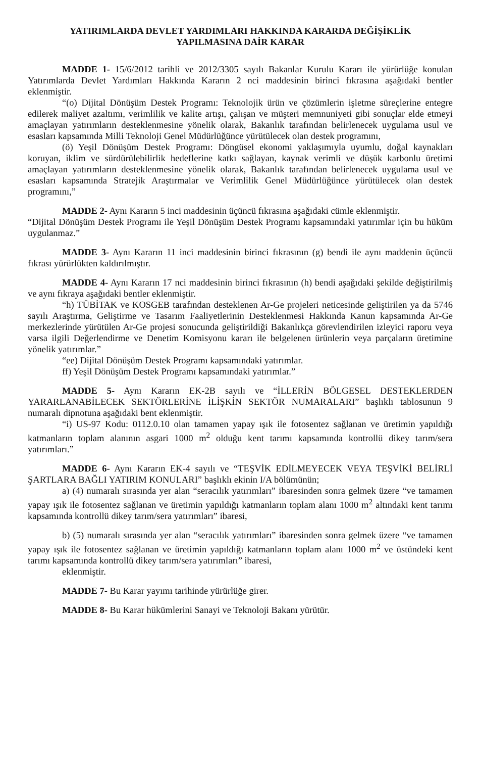YATIRIMLARDA DEVLET YARDIMLARI HAKKINDA KARARDA DEĞİŞİKLİK
YAPILMASINA DAİR KARAR
MADDE 1- 15/6/2012 tarihli ve 2012/3305 sayılı Bakanlar Kurulu Kararı ile yürürlüğe konulan Yatırımlarda Devlet Yardımları Hakkında Kararın 2 nci maddesinin birinci fıkrasına aşağıdaki bentler eklenmiştir.
“(o) Dijital Dönüşüm Destek Programı: Teknolojik ürün ve çözümlerin işletme süreçlerine entegre edilerek maliyet azaltımı, verimlilik ve kalite artışı, çalışan ve müşteri memnuniyeti gibi sonuçlar elde etmeyi amaçlayan yatırımların desteklenmesine yönelik olarak, Bakanlık tarafından belirlenecek uygulama usul ve esasları kapsamında Milli Teknoloji Genel Müdürlüğünce yürütülecek olan destek programını,
(ö) Yeşil Dönüşüm Destek Programı: Döngüsel ekonomi yaklaşımıyla uyumlu, doğal kaynakları koruyan, iklim ve sürdürülebilirlik hedeflerine katkı sağlayan, kaynak verimli ve düşük karbonlu üretimi amaçlayan yatırımların desteklenmesine yönelik olarak, Bakanlık tarafından belirlenecek uygulama usul ve esasları kapsamında Stratejik Araştırmalar ve Verimlilik Genel Müdürlüğünce yürütülecek olan destek programını,”
MADDE 2- Aynı Kararın 5 inci maddesinin üçüncü fıkrasına aşağıdaki cümle eklenmiştir.
“Dijital Dönüşüm Destek Programı ile Yeşil Dönüşüm Destek Programı kapsamındaki yatırımlar için bu hüküm uygulanmaz.”
MADDE 3- Aynı Kararın 11 inci maddesinin birinci fıkrasının (g) bendi ile aynı maddenin üçüncü fıkrası yürürlükten kaldırılmıştır.
MADDE 4- Aynı Kararın 17 nci maddesinin birinci fıkrasının (h) bendi aşağıdaki şekilde değiştirilmiş ve aynı fıkraya aşağıdaki bentler eklenmiştir.
“h) TÜBİTAK ve KOSGEB tarafından desteklenen Ar-Ge projeleri neticesinde geliştirilen ya da 5746 sayılı Araştırma, Geliştirme ve Tasarım Faaliyetlerinin Desteklenmesi Hakkında Kanun kapsamında Ar-Ge merkezlerinde yürütülen Ar-Ge projesi sonucunda geliştirildiği Bakanlıkça görevlendirilen izleyici raporu veya varsa ilgili Değerlendirme ve Denetim Komisyonu kararı ile belgelenen ürünlerin veya parçaların üretimine yönelik yatırımlar.”
“ee) Dijital Dönüşüm Destek Programı kapsamındaki yatırımlar.
ff) Yeşil Dönüşüm Destek Programı kapsamındaki yatırımlar.”
MADDE 5- Aynı Kararın EK-2B sayılı ve “İLLERİN BÖLGESEL DESTEKLERDEN YARARLANABİLECEK SEKTÖRLERİNE İLİŞKİN SEKTÖR NUMARALARI” başlıklı tablosunun 9 numaralı dipnotuna aşağıdaki bent eklenmiştir.
“i) US-97 Kodu: 0112.0.10 olan tamamen yapay ışık ile fotosentez sağlanan ve üretimin yapıldığı katmanların toplam alanının asgari 1000 m<sup>2</sup> olduğu kent tarımı kapsamında kontrollü dikey tarım/sera yatırımları.”
MADDE 6- Aynı Kararın EK-4 sayılı ve “TEŞVİK EDİLMEYECEK VEYA TEŞVİKİ BELİRLİ ŞARTLARA BAĞLI YATIRIM KONULARI” başlıklı ekinin I/A bölümünün;
a) (4) numaralı sırasında yer alan “seracılık yatırımları” ibaresinden sonra gelmek üzere “ve tamamen yapay ışık ile fotosentez sağlanan ve üretimin yapıldığı katmanların toplam alanı 1000 m<sup>2</sup> altındaki kent tarımı kapsamında kontrollü dikey tarım/sera yatırımları” ibaresi,
b) (5) numaralı sırasında yer alan “seracılık yatırımları” ibaresinden sonra gelmek üzere “ve tamamen yapay ışık ile fotosentez sağlanan ve üretimin yapıldığı katmanların toplam alanı 1000 m<sup>2</sup> ve üstündeki kent tarımı kapsamında kontrollü dikey tarım/sera yatırımları” ibaresi,
eklenmiştir.
MADDE 7- Bu Karar yayımı tarihinde yürürlüğe girer.
MADDE 8- Bu Karar hükümlerini Sanayi ve Teknoloji Bakanı yürütür.